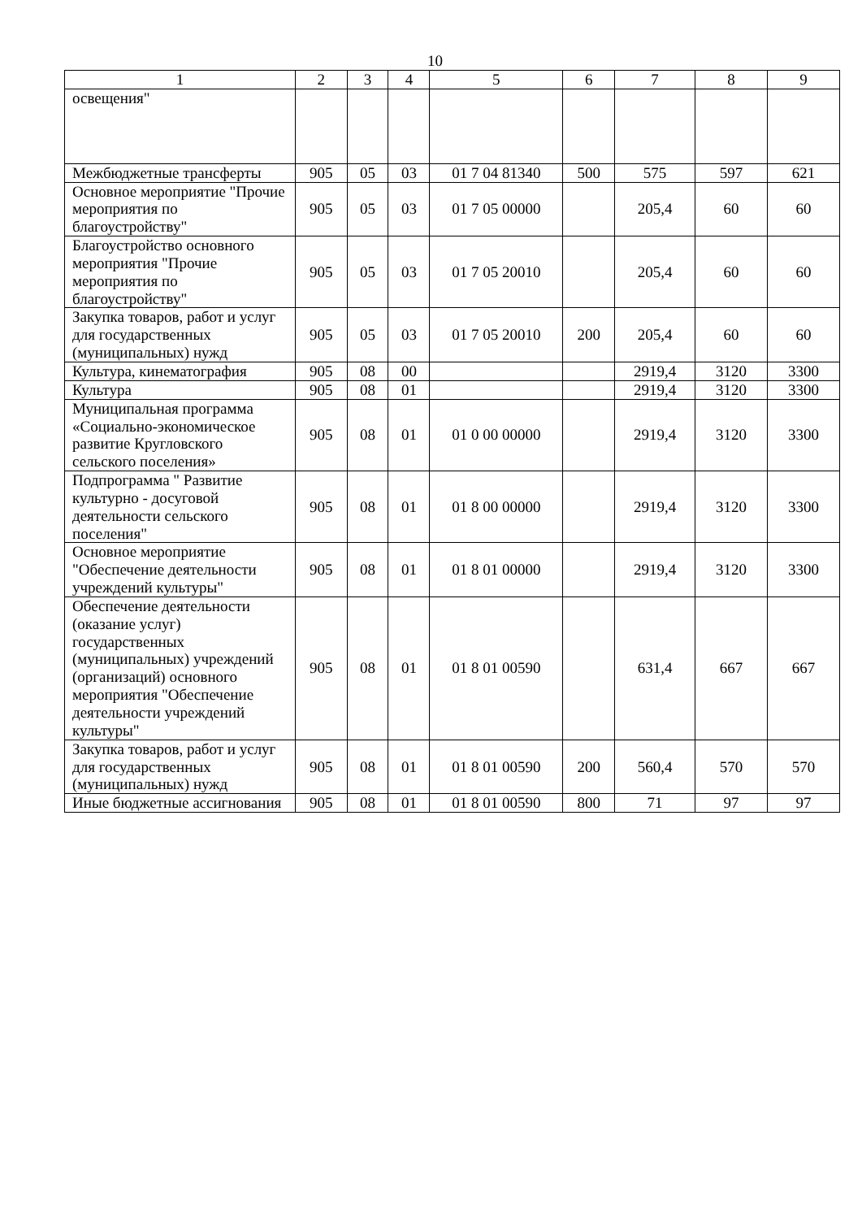10
| 1 | 2 | 3 | 4 | 5 | 6 | 7 | 8 | 9 |
| --- | --- | --- | --- | --- | --- | --- | --- | --- |
| освещения" | | | | | | | | |
| Межбюджетные трансферты | 905 | 05 | 03 | 01 7 04 81340 | 500 | 575 | 597 | 621 |
| Основное мероприятие "Прочие мероприятия по благоустройству" | 905 | 05 | 03 | 01 7 05 00000 | | 205,4 | 60 | 60 |
| Благоустройство основного мероприятия "Прочие мероприятия по благоустройству" | 905 | 05 | 03 | 01 7 05 20010 | | 205,4 | 60 | 60 |
| Закупка товаров, работ и услуг для государственных (муниципальных) нужд | 905 | 05 | 03 | 01 7 05 20010 | 200 | 205,4 | 60 | 60 |
| Культура, кинематография | 905 | 08 | 00 | | | 2919,4 | 3120 | 3300 |
| Культура | 905 | 08 | 01 | | | 2919,4 | 3120 | 3300 |
| Муниципальная программа «Социально-экономическое развитие Кругловского сельского поселения» | 905 | 08 | 01 | 01 0 00 00000 | | 2919,4 | 3120 | 3300 |
| Подпрограмма " Развитие культурно - досуговой деятельности сельского поселения" | 905 | 08 | 01 | 01 8 00 00000 | | 2919,4 | 3120 | 3300 |
| Основное мероприятие "Обеспечение деятельности учреждений культуры" | 905 | 08 | 01 | 01 8 01 00000 | | 2919,4 | 3120 | 3300 |
| Обеспечение деятельности (оказание услуг) государственных (муниципальных) учреждений (организаций) основного мероприятия "Обеспечение деятельности учреждений культуры" | 905 | 08 | 01 | 01 8 01 00590 | | 631,4 | 667 | 667 |
| Закупка товаров, работ и услуг для государственных (муниципальных) нужд | 905 | 08 | 01 | 01 8 01 00590 | 200 | 560,4 | 570 | 570 |
| Иные бюджетные ассигнования | 905 | 08 | 01 | 01 8 01 00590 | 800 | 71 | 97 | 97 |